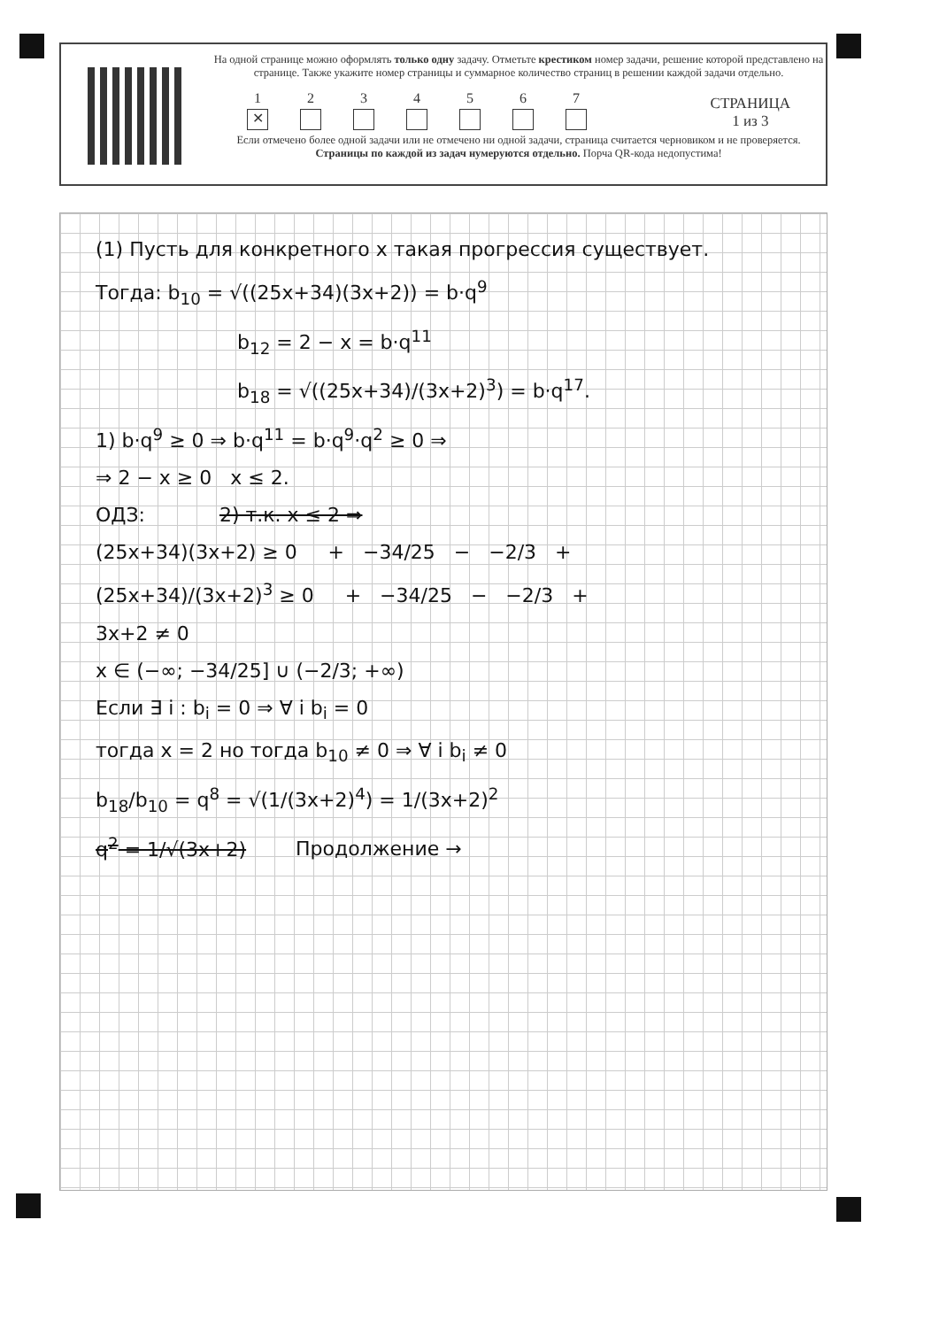На одной странице можно оформлять только одну задачу. Отметьте крестиком номер задачи, решение которой представлено на странице. Также укажите номер страницы и суммарное количество страниц в решении каждой задачи отдельно.
1
✕
2
3
4
5
6
7
СТРАНИЦА
1 из 3
Если отмечено более одной задачи или не отмечено ни одной задачи, страница считается черновиком и не проверяется. Страницы по каждой из задач нумеруются отдельно. Порча QR-кода недопустима!
(1) Пусть для конкретного x такая прогрессия существует.
Тогда: b<sub>10</sub> = √((25x+34)(3x+2)) = b·q<sup>9</sup>
b<sub>12</sub> = 2 − x = b·q<sup>11</sup>
b<sub>18</sub> = √((25x+34)/(3x+2)<sup>3</sup>) = b·q<sup>17</sup>.
1) b·q<sup>9</sup> ≥ 0 ⇒ b·q<sup>11</sup> = b·q<sup>9</sup>·q<sup>2</sup> ≥ 0 ⇒
⇒ 2 − x ≥ 0 x ≤ 2.
ОДЗ: 2) т.к. x ≤ 2 ⇒
(25x+34)(3x+2) ≥ 0 + −34/25 − −2/3 +
(25x+34)/(3x+2)<sup>3</sup> ≥ 0 + −34/25 − −2/3 +
3x+2 ≠ 0
x ∈ (−∞; −34/25] ∪ (−2/3; +∞)
Если ∃ i : b<sub>i</sub> = 0 ⇒ ∀ i b<sub>i</sub> = 0
тогда x = 2 но тогда b<sub>10</sub> ≠ 0 ⇒ ∀ i b<sub>i</sub> ≠ 0
b<sub>18</sub>/b<sub>10</sub> = q<sup>8</sup> = √(1/(3x+2)<sup>4</sup>) = 1/(3x+2)<sup>2</sup>
q<sup>2</sup> = 1/√(3x+2) Продолжение →